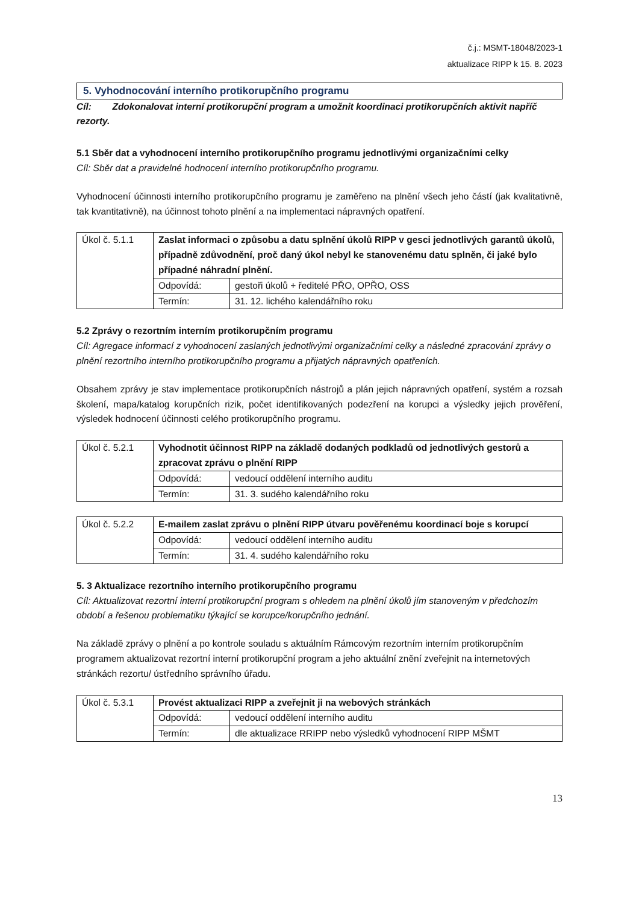č.j.: MSMT-18048/2023-1
aktualizace RIPP k 15. 8. 2023
5. Vyhodnocování interního protikorupčního programu
Cíl: Zdokonalovat interní protikorupční program a umožnit koordinaci protikorupčních aktivit napříč rezorty.
5.1 Sběr dat a vyhodnocení interního protikorupčního programu jednotlivými organizačními celky
Cíl: Sběr dat a pravidelné hodnocení interního protikorupčního programu.
Vyhodnocení účinnosti interního protikorupčního programu je zaměřeno na plnění všech jeho částí (jak kvalitativně, tak kvantitativně), na účinnost tohoto plnění a na implementaci nápravných opatření.
| Úkol č. 5.1.1 | Zaslat informaci o způsobu a datu splnění úkolů RIPP v gesci jednotlivých garantů úkolů, případně zdůvodnění, proč daný úkol nebyl ke stanovenému datu splněn, či jaké bylo případné náhradní plnění. | |
| | Odpovídá: | gestoři úkolů + ředitelé PŘO, OPŘO, OSS |
| | Termín: | 31. 12. lichého kalendářního roku |
5.2 Zprávy o rezortním interním protikorupčním programu
Cíl: Agregace informací z vyhodnocení zaslaných jednotlivými organizačními celky a následné zpracování zprávy o plnění rezortního interního protikorupčního programu a přijatých nápravných opatřeních.
Obsahem zprávy je stav implementace protikorupčních nástrojů a plán jejich nápravných opatření, systém a rozsah školení, mapa/katalog korupčních rizik, počet identifikovaných podezření na korupci a výsledky jejich prověření, výsledek hodnocení účinnosti celého protikorupčního programu.
| Úkol č. 5.2.1 | Vyhodnotit účinnost RIPP na základě dodaných podkladů od jednotlivých gestorů a zpracovat zprávu o plnění RIPP | |
| | Odpovídá: | vedoucí oddělení interního auditu |
| | Termín: | 31. 3. sudého kalendářního roku |
| Úkol č. 5.2.2 | E-mailem zaslat zprávu o plnění RIPP útvaru pověřenému koordinací boje s korupcí | |
| | Odpovídá: | vedoucí oddělení interního auditu |
| | Termín: | 31. 4. sudého kalendářního roku |
5. 3 Aktualizace rezortního interního protikorupčního programu
Cíl: Aktualizovat rezortní interní protikorupční program s ohledem na plnění úkolů jím stanoveným v předchozím období a řešenou problematiku týkající se korupce/korupčního jednání.
Na základě zprávy o plnění a po kontrole souladu s aktuálním Rámcovým rezortním interním protikorupčním programem aktualizovat rezortní interní protikorupční program a jeho aktuální znění zveřejnit na internetových stránkách rezortu/ ústředního správního úřadu.
| Úkol č. 5.3.1 | Provést aktualizaci RIPP a zveřejnit ji na webových stránkách | |
| | Odpovídá: | vedoucí oddělení interního auditu |
| | Termín: | dle aktualizace RRIPP nebo výsledků vyhodnocení RIPP MŠMT |
13